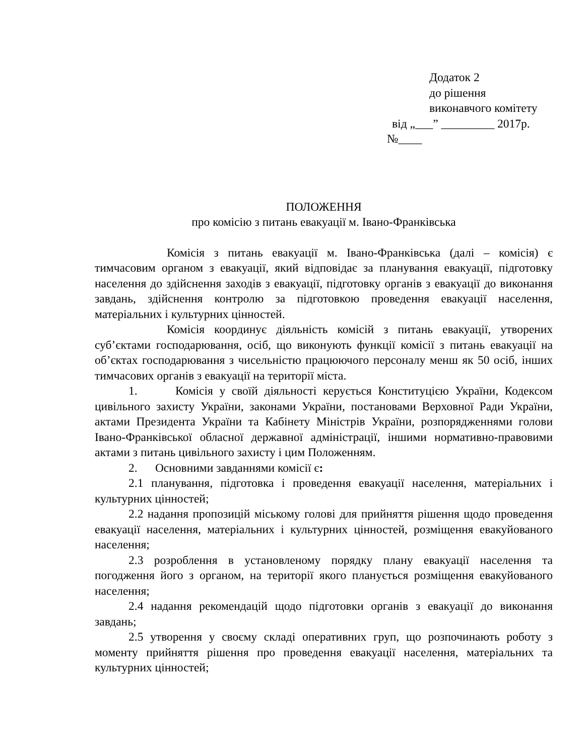Додаток 2
до рішення
виконавчого комітету
від „___” _________ 2017р.
№____
ПОЛОЖЕННЯ
про комісію з питань евакуації м. Івано-Франківська
Комісія з питань евакуації м. Івано-Франківська (далі – комісія) є тимчасовим органом з евакуації, який відповідає за планування евакуації, підготовку населення до здійснення заходів з евакуації, підготовку органів з евакуації до виконання завдань, здійснення контролю за підготовкою проведення евакуації населення, матеріальних і культурних цінностей.
Комісія координує діяльність комісій з питань евакуації, утворених суб’єктами господарювання, осіб, що виконують функції комісії з питань евакуації на об’єктах господарювання з чисельністю працюючого персоналу менш як 50 осіб, інших тимчасових органів з евакуації на території міста.
1. Комісія у своїй діяльності керується Конституцією України, Кодексом цивільного захисту України, законами України, постановами Верховної Ради України, актами Президента України та Кабінету Міністрів України, розпорядженнями голови Івано-Франківської обласної державної адміністрації, іншими нормативно-правовими актами з питань цивільного захисту і цим Положенням.
2. Основними завданнями комісії є:
2.1 планування, підготовка і проведення евакуації населення, матеріальних і культурних цінностей;
2.2 надання пропозицій міському голові для прийняття рішення щодо проведення евакуації населення, матеріальних і культурних цінностей, розміщення евакуйованого населення;
2.3 розроблення в установленому порядку плану евакуації населення та погодження його з органом, на території якого планується розміщення евакуйованого населення;
2.4 надання рекомендацій щодо підготовки органів з евакуації до виконання завдань;
2.5 утворення у своєму складі оперативних груп, що розпочинають роботу з моменту прийняття рішення про проведення евакуації населення, матеріальних та культурних цінностей;